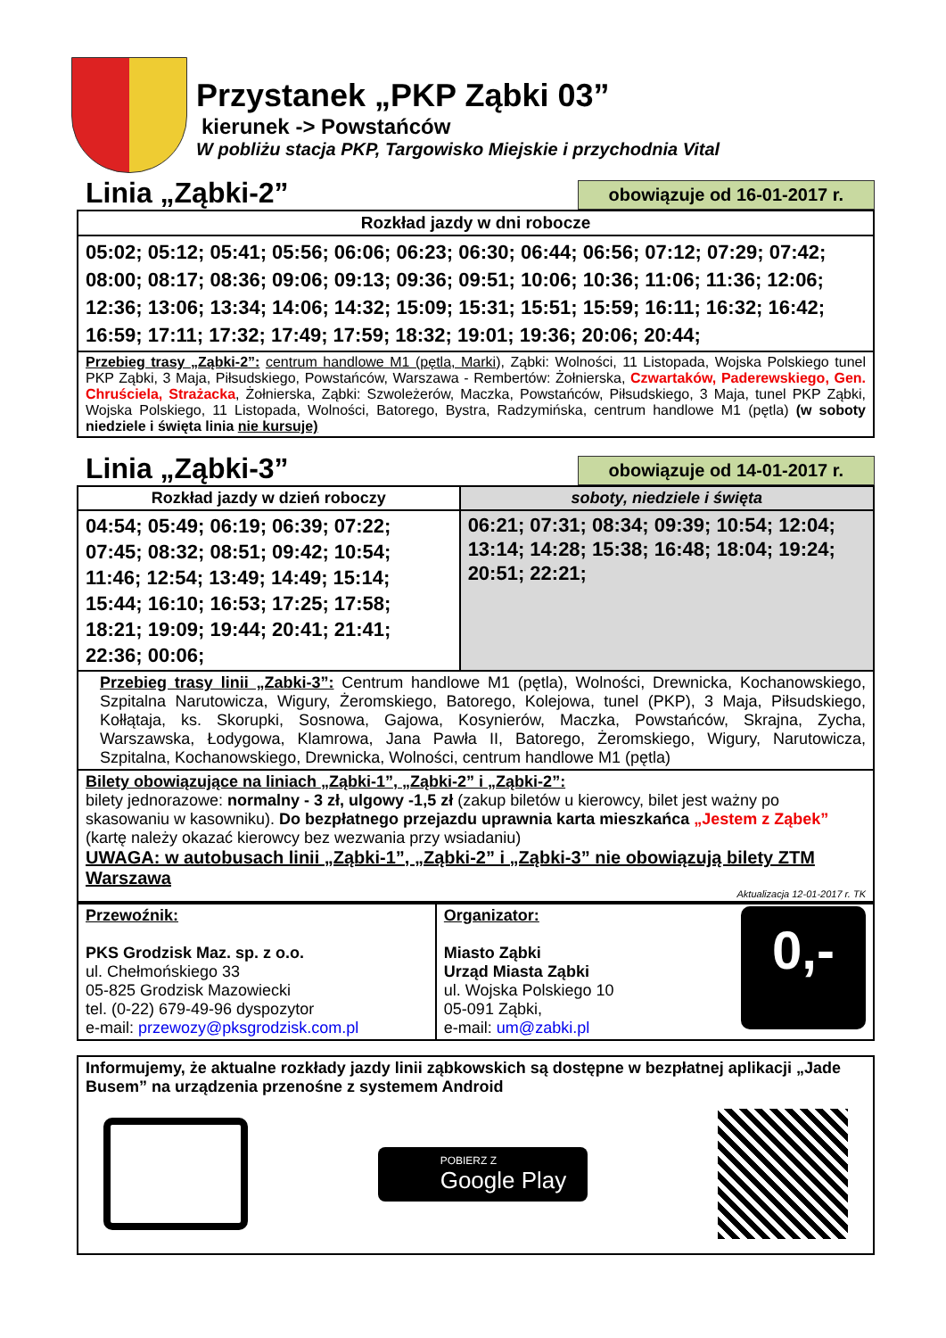Przystanek „PKP Ząbki 03”
kierunek -> Powstańców
W pobliżu stacja PKP, Targowisko Miejskie i przychodnia Vital
Linia „Ząbki-2”
obowiązuje od 16-01-2017 r.
| Rozkład jazdy w dni robocze |
| --- |
| 05:02; 05:12; 05:41; 05:56; 06:06; 06:23; 06:30; 06:44; 06:56; 07:12; 07:29; 07:42; 08:00; 08:17; 08:36; 09:06; 09:13; 09:36; 09:51; 10:06; 10:36; 11:06; 11:36; 12:06; 12:36; 13:06; 13:34; 14:06; 14:32; 15:09; 15:31; 15:51; 15:59; 16:11; 16:32; 16:42; 16:59; 17:11; 17:32; 17:49; 17:59; 18:32; 19:01; 19:36; 20:06; 20:44; |
| Przebieg trasy „Ząbki-2”: centrum handlowe M1 (pętla, Marki ), Ząbki: Wolności, 11 Listopada, Wojska Polskiego tunel PKP Ząbki, 3 Maja, Piłsudskiego, Powstańców, Warszawa - Rembertów: Żołnierska, Czwartaków, Paderewskiego, Gen. Chruściela, Strażacka , Żołnierska, Ząbki: Szwoleżerów, Maczka, Powstańców, Piłsudskiego, 3 Maja, tunel PKP Ząbki, Wojska Polskiego, 11 Listopada, Wolności, Batorego, Bystra, Radzymińska, centrum handlowe M1 (pętla) (w soboty niedziele i święta linia nie kursuje) |
Linia „Ząbki-3”
obowiązuje od 14-01-2017 r.
| Rozkład jazdy w dzień roboczy | soboty, niedziele i święta |
| --- | --- |
| 04:54; 05:49; 06:19; 06:39; 07:22; 07:45; 08:32; 08:51; 09:42; 10:54; 11:46; 12:54; 13:49; 14:49; 15:14; 15:44; 16:10; 16:53; 17:25; 17:58; 18:21; 19:09; 19:44; 20:41; 21:41; 22:36; 00:06; | 06:21; 07:31; 08:34; 09:39; 10:54; 12:04; 13:14; 14:28; 15:38; 16:48; 18:04; 19:24; 20:51; 22:21; |
| Przebieg trasy linii „Zabki-3”: Centrum handlowe M1 (pętla), Wolności, Drewnicka, Kochanowskiego, Szpitalna Narutowicza, Wigury, Żeromskiego, Batorego, Kolejowa, tunel (PKP), 3 Maja, Piłsudskiego, Kołłątaja, ks. Skorupki, Sosnowa, Gajowa, Kosynierów, Maczka, Powstańców, Skrajna, Zycha, Warszawska, Łodygowa, Klamrowa, Jana Pawła II, Batorego, Żeromskiego, Wigury, Narutowicza, Szpitalna, Kochanowskiego, Drewnicka, Wolności, centrum handlowe M1 (pętla) | |
| Bilety obowiązujące na liniach „Ząbki-1”, „Ząbki-2” i „Ząbki-2”: bilety jednorazowe: normalny - 3 zł, ulgowy -1,5 zł (zakup biletów u kierowcy, bilet jest ważny po skasowaniu w kasowniku). Do bezpłatnego przejazdu uprawnia karta mieszkańca „Jestem z Ząbek” (kartę należy okazać kierowcy bez wezwania przy wsiadaniu) UWAGA: w autobusach linii „Ząbki-1”, „Ząbki-2” i „Ząbki-3” nie obowiązują bilety ZTM Warszawa Aktualizacja 12-01-2017 r. TK | |
| Przewoźnik: PKS Grodzisk Maz. sp. z o.o. ul. Chełmońskiego 33 05-825 Grodzisk Mazowiecki tel. (0-22) 679-49-96 dyspozytor e-mail: przewozy@pksgrodzisk.com.pl | Organizator: Miasto Ząbki Urząd Miasta Ząbki ul. Wojska Polskiego 10 05-091 Ząbki, e-mail: um@zabki.pl 0,- |
| Informujemy, że aktualne rozkłady jazdy linii ząbkowskich są dostępne w bezpłatnej aplikacji „Jade Busem” na urządzenia przenośne z systemem Android POBIERZ Z Google Play |